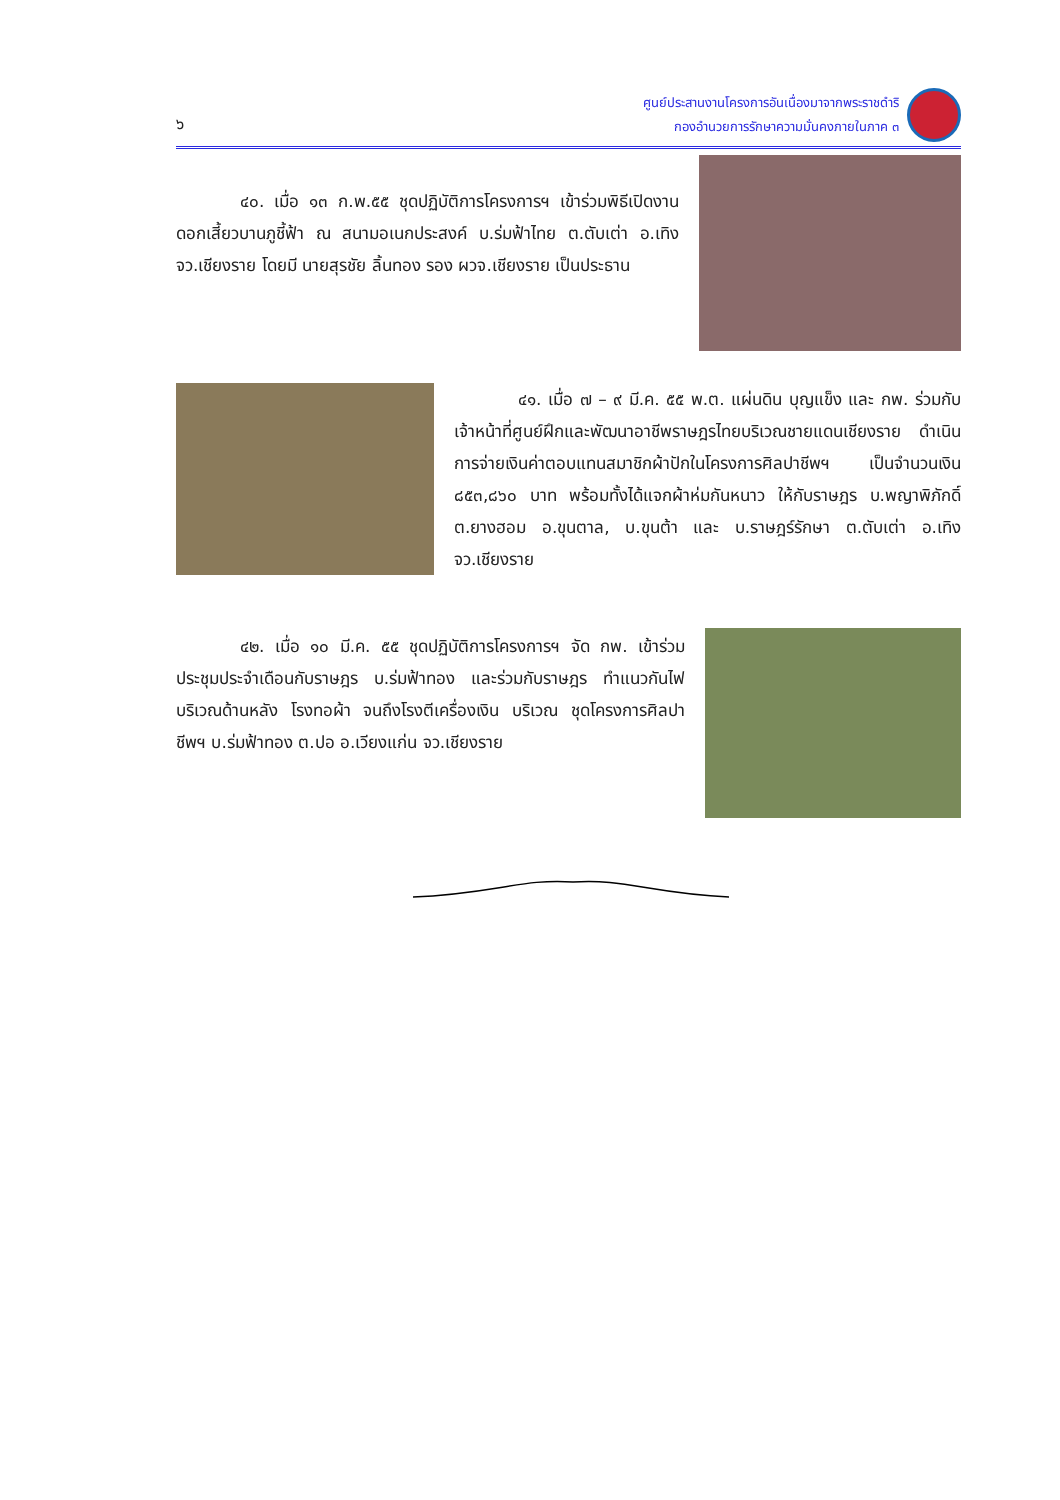๖
ศูนย์ประสานงานโครงการอันเนื่องมาจากพระราชดำริ
กองอำนวยการรักษาความมั่นคงภายในภาค ๓
๔๐. เมื่อ ๑๓ ก.พ.๕๕ ชุดปฏิบัติการโครงการฯ เข้าร่วมพิธีเปิดงานดอกเสี้ยวบานภูชี้ฟ้า ณ สนามอเนกประสงค์ บ.ร่มฟ้าไทย ต.ตับเต่า อ.เทิง จว.เชียงราย โดยมี นายสุรชัย ลิ้นทอง รอง ผวจ.เชียงราย เป็นประธาน
๔๑. เมื่อ ๗ – ๙ มี.ค. ๕๕ พ.ต. แผ่นดิน บุญแข็ง และ กพ. ร่วมกับเจ้าหน้าที่ศูนย์ฝึกและพัฒนาอาชีพราษฎรไทยบริเวณชายแดนเชียงราย ดำเนินการจ่ายเงินค่าตอบแทนสมาชิกผ้าปักในโครงการศิลปาชีพฯ เป็นจำนวนเงิน ๘๕๓,๘๖๐ บาท พร้อมทั้งได้แจกผ้าห่มกันหนาว ให้กับราษฎร บ.พญาพิภักดิ์ ต.ยางฮอม อ.ขุนตาล, บ.ขุนต้า และ บ.ราษฎร์รักษา ต.ตับเต่า อ.เทิง จว.เชียงราย
๔๒. เมื่อ ๑๐ มี.ค. ๕๕ ชุดปฏิบัติการโครงการฯ จัด กพ. เข้าร่วมประชุมประจำเดือนกับราษฎร บ.ร่มฟ้าทอง และร่วมกับราษฎร ทำแนวกันไฟบริเวณด้านหลัง โรงทอผ้า จนถึงโรงตีเครื่องเงิน บริเวณ ชุดโครงการศิลปาชีพฯ บ.ร่มฟ้าทอง ต.ปอ อ.เวียงแก่น จว.เชียงราย